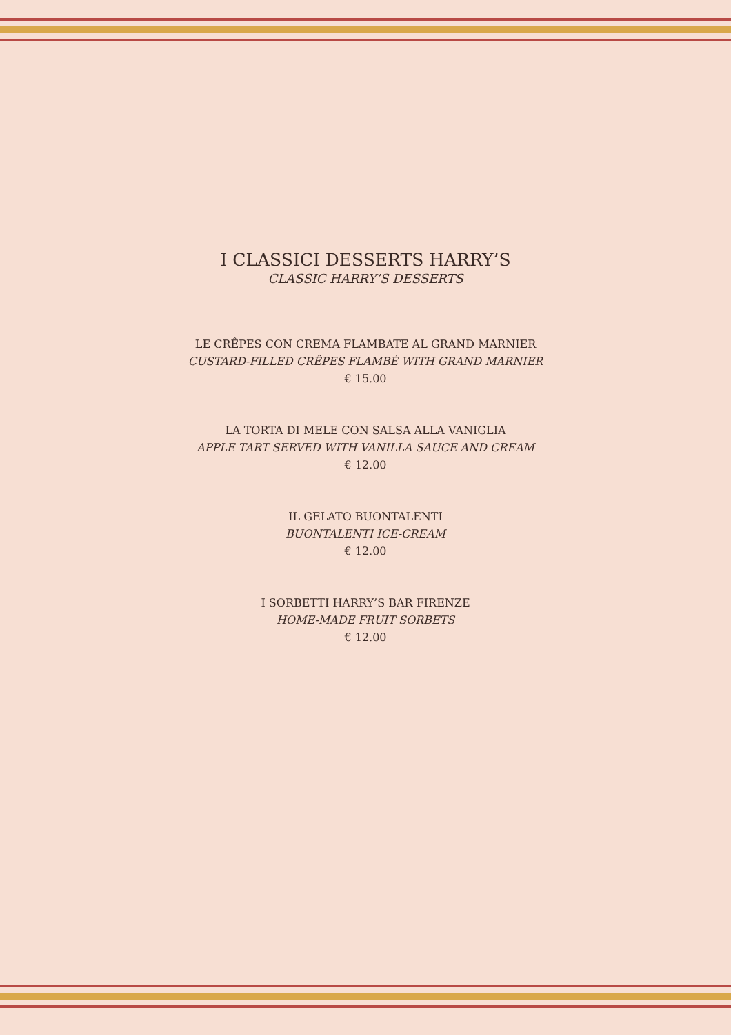I CLASSICI DESSERTS HARRY’S
CLASSIC HARRY’S DESSERTS
LE CRÊPES CON CREMA FLAMBATE AL GRAND MARNIER
CUSTARD-FILLED CRÊPES FLAMBÉ WITH GRAND MARNIER
€ 15.00
LA TORTA DI MELE CON SALSA ALLA VANIGLIA
APPLE TART SERVED WITH VANILLA SAUCE AND CREAM
€ 12.00
IL GELATO BUONTALENTI
BUONTALENTI ICE-CREAM
€ 12.00
I SORBETTI HARRY’S BAR FIRENZE
HOME-MADE FRUIT SORBETS
€ 12.00